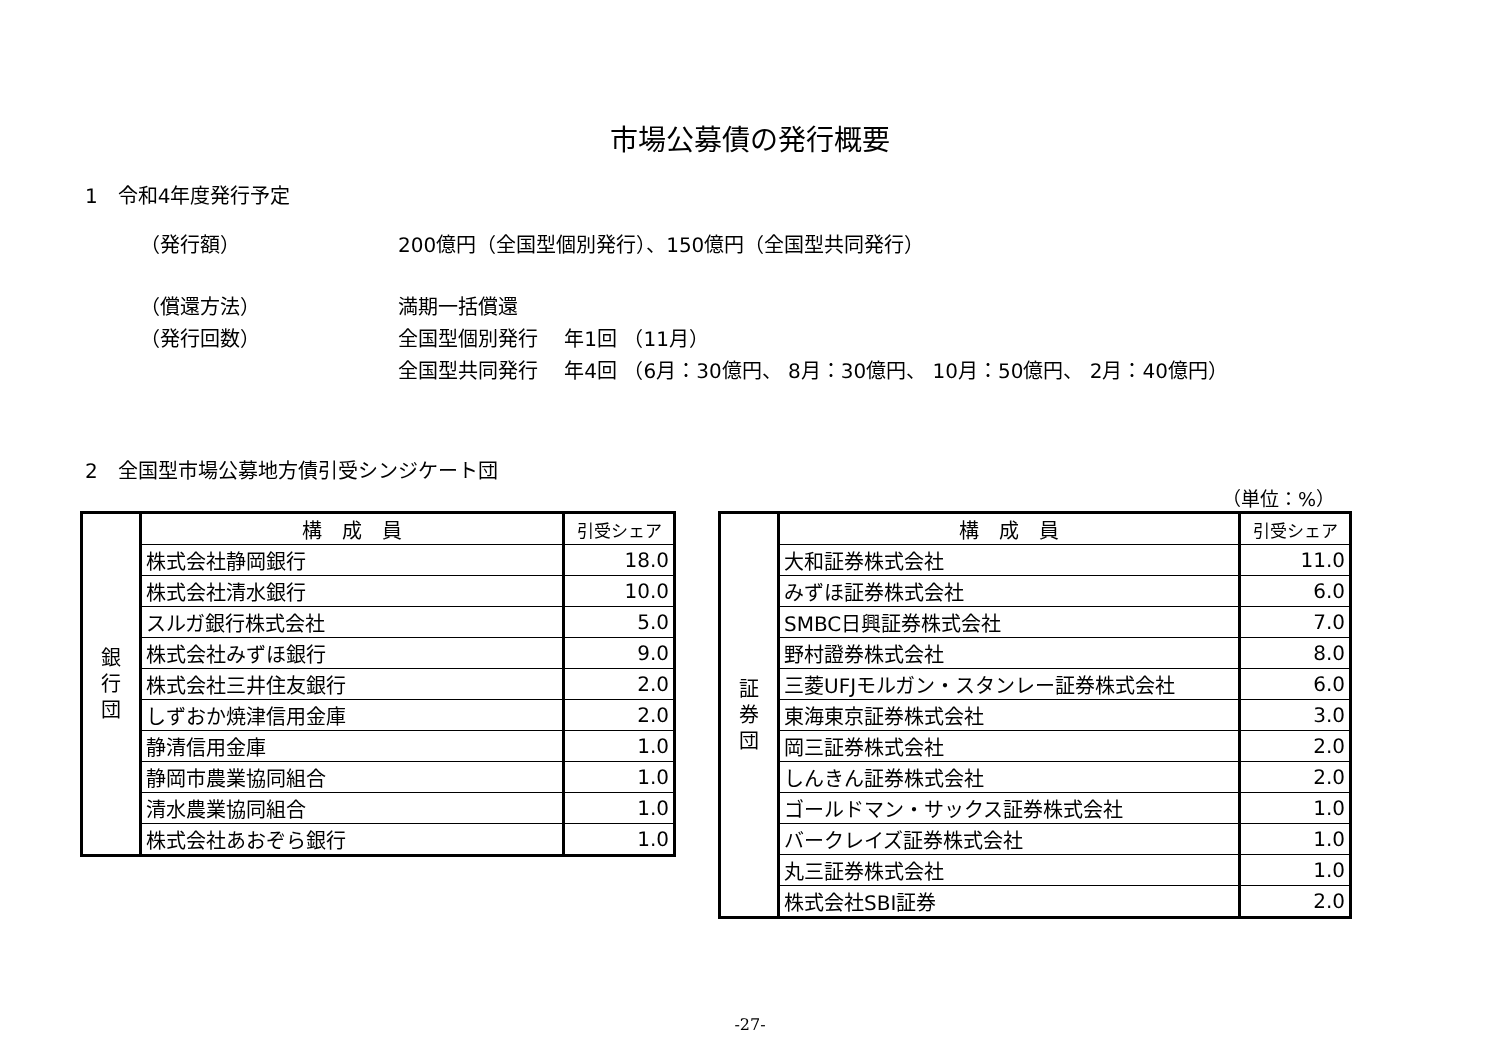市場公募債の発行概要
1　令和4年度発行予定
（発行額） 200億円（全国型個別発行）、150億円（全国型共同発行）
（償還方法） 満期一括償還
（発行回数） 全国型個別発行　 年1回 （11月）
全国型共同発行　 年4回 （6月：30億円、 8月：30億円、 10月：50億円、 2月：40億円）
2　全国型市場公募地方債引受シンジケート団
（単位：%）
| 銀 行 団 | 構 成 員 | 引受シェア |
| | 株式会社静岡銀行 | 18.0 |
| | 株式会社清水銀行 | 10.0 |
| | スルガ銀行株式会社 | 5.0 |
| | 株式会社みずほ銀行 | 9.0 |
| | 株式会社三井住友銀行 | 2.0 |
| | しずおか焼津信用金庫 | 2.0 |
| | 静清信用金庫 | 1.0 |
| | 静岡市農業協同組合 | 1.0 |
| | 清水農業協同組合 | 1.0 |
| | 株式会社あおぞら銀行 | 1.0 |
| 証 券 団 | 構 成 員 | 引受シェア |
| | 大和証券株式会社 | 11.0 |
| | みずほ証券株式会社 | 6.0 |
| | SMBC日興証券株式会社 | 7.0 |
| | 野村證券株式会社 | 8.0 |
| | 三菱UFJモルガン・スタンレー証券株式会社 | 6.0 |
| | 東海東京証券株式会社 | 3.0 |
| | 岡三証券株式会社 | 2.0 |
| | しんきん証券株式会社 | 2.0 |
| | ゴールドマン・サックス証券株式会社 | 1.0 |
| | バークレイズ証券株式会社 | 1.0 |
| | 丸三証券株式会社 | 1.0 |
| | 株式会社SBI証券 | 2.0 |
-27-